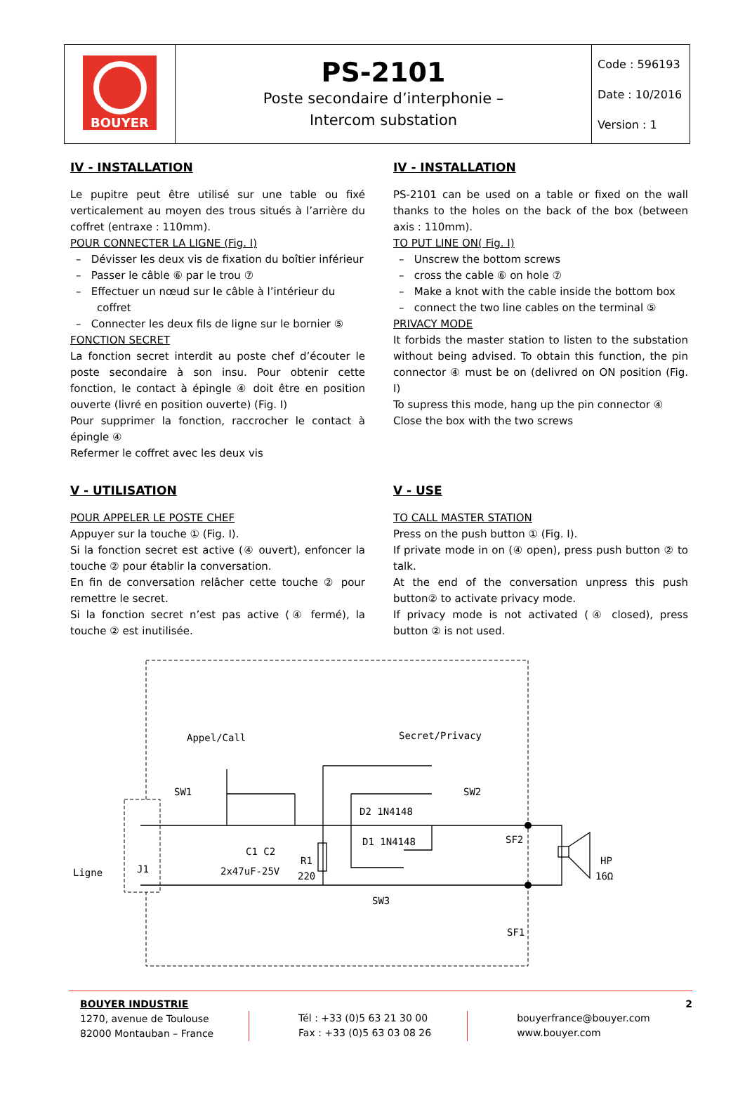| BOUYER | PS-2101 Poste secondaire d’interphonie – Intercom substation | Code : 596193 Date : 10/2016 Version : 1 |
IV - INSTALLATION
Le pupitre peut être utilisé sur une table ou fixé verticalement au moyen des trous situés à l’arrière du coffret (entraxe : 110mm).
POUR CONNECTER LA LIGNE (Fig. I)
– Dévisser les deux vis de fixation du boîtier inférieur
– Passer le câble ⑥ par le trou ⑦
– Effectuer un nœud sur le câble à l’intérieur du coffret
– Connecter les deux fils de ligne sur le bornier ⑤
FONCTION SECRET
La fonction secret interdit au poste chef d’écouter le poste secondaire à son insu. Pour obtenir cette fonction, le contact à épingle ④ doit être en position ouverte (livré en position ouverte) (Fig. I)
Pour supprimer la fonction, raccrocher le contact à épingle ④
Refermer le coffret avec les deux vis
V - UTILISATION
POUR APPELER LE POSTE CHEF
Appuyer sur la touche ① (Fig. I).
Si la fonction secret est active (④ ouvert), enfoncer la touche ② pour établir la conversation.
En fin de conversation relâcher cette touche ② pour remettre le secret.
Si la fonction secret n’est pas active (④ fermé), la touche ② est inutilisée.
IV - INSTALLATION
PS-2101 can be used on a table or fixed on the wall thanks to the holes on the back of the box (between axis : 110mm).
TO PUT LINE ON( Fig. I)
– Unscrew the bottom screws
– cross the cable ⑥ on hole ⑦
– Make a knot with the cable inside the bottom box
– connect the two line cables on the terminal ⑤
PRIVACY MODE
It forbids the master station to listen to the substation without being advised. To obtain this function, the pin connector ④ must be on (delivred on ON position (Fig. I)
To supress this mode, hang up the pin connector ④
Close the box with the two screws
V - USE
TO CALL MASTER STATION
Press on the push button ① (Fig. I).
If private mode in on (④ open), press push button ② to talk.
At the end of the conversation unpress this push button② to activate privacy mode.
If privacy mode is not activated (④ closed), press button ② is not used.
Appel/Call
Secret/Privacy
SW1
SW2
D1 1N4148
D2 1N4148
C1 C2
2x47uF-25V
R1
220
SW3
SF2
SF1
HP
16Ω
Ligne
J1
BOUYER INDUSTRIE
1270, avenue de Toulouse
82000 Montauban – France
Tél : +33 (0)5 63 21 30 00
Fax : +33 (0)5 63 03 08 26
bouyerfrance@bouyer.com
www.bouyer.com
2